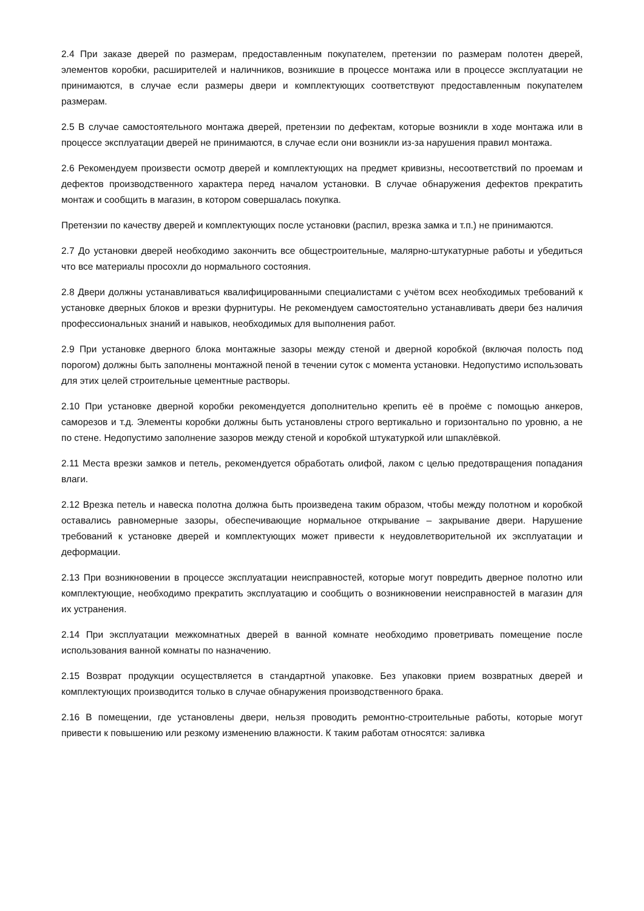2.4 При заказе дверей по размерам, предоставленным покупателем, претензии по размерам полотен дверей, элементов коробки, расширителей и наличников, возникшие в процессе монтажа или в процессе эксплуатации не принимаются, в случае если размеры двери и комплектующих соответствуют предоставленным покупателем размерам.
2.5 В случае самостоятельного монтажа дверей, претензии по дефектам, которые возникли в ходе монтажа или в процессе эксплуатации дверей не принимаются, в случае если они возникли из-за нарушения правил монтажа.
2.6 Рекомендуем произвести осмотр дверей и комплектующих на предмет кривизны, несоответствий по проемам и дефектов производственного характера перед началом установки. В случае обнаружения дефектов прекратить монтаж и сообщить в магазин, в котором совершалась покупка.
Претензии по качеству дверей и комплектующих после установки (распил, врезка замка и т.п.) не принимаются.
2.7 До установки дверей необходимо закончить все общестроительные, малярно-штукатурные работы и убедиться что все материалы просохли до нормального состояния.
2.8 Двери должны устанавливаться квалифицированными специалистами с учётом всех необходимых требований к установке дверных блоков и врезки фурнитуры. Не рекомендуем самостоятельно устанавливать двери без наличия профессиональных знаний и навыков, необходимых для выполнения работ.
2.9 При установке дверного блока монтажные зазоры между стеной и дверной коробкой (включая полость под порогом) должны быть заполнены монтажной пеной в течении суток с момента установки. Недопустимо использовать для этих целей строительные цементные растворы.
2.10 При установке дверной коробки рекомендуется дополнительно крепить её в проёме с помощью анкеров, саморезов и т.д. Элементы коробки должны быть установлены строго вертикально и горизонтально по уровню, а не по стене. Недопустимо заполнение зазоров между стеной и коробкой штукатуркой или шпаклёвкой.
2.11 Места врезки замков и петель, рекомендуется обработать олифой, лаком с целью предотвращения попадания влаги.
2.12 Врезка петель и навеска полотна должна быть произведена таким образом, чтобы между полотном и коробкой оставались равномерные зазоры, обеспечивающие нормальное открывание – закрывание двери. Нарушение требований к установке дверей и комплектующих может привести к неудовлетворительной их эксплуатации и деформации.
2.13 При возникновении в процессе эксплуатации неисправностей, которые могут повредить дверное полотно или комплектующие, необходимо прекратить эксплуатацию и сообщить о возникновении неисправностей в магазин для их устранения.
2.14 При эксплуатации межкомнатных дверей в ванной комнате необходимо проветривать помещение после использования ванной комнаты по назначению.
2.15 Возврат продукции осуществляется в стандартной упаковке. Без упаковки прием возвратных дверей и комплектующих производится только в случае обнаружения производственного брака.
2.16 В помещении, где установлены двери, нельзя проводить ремонтно-строительные работы, которые могут привести к повышению или резкому изменению влажности. К таким работам относятся: заливка